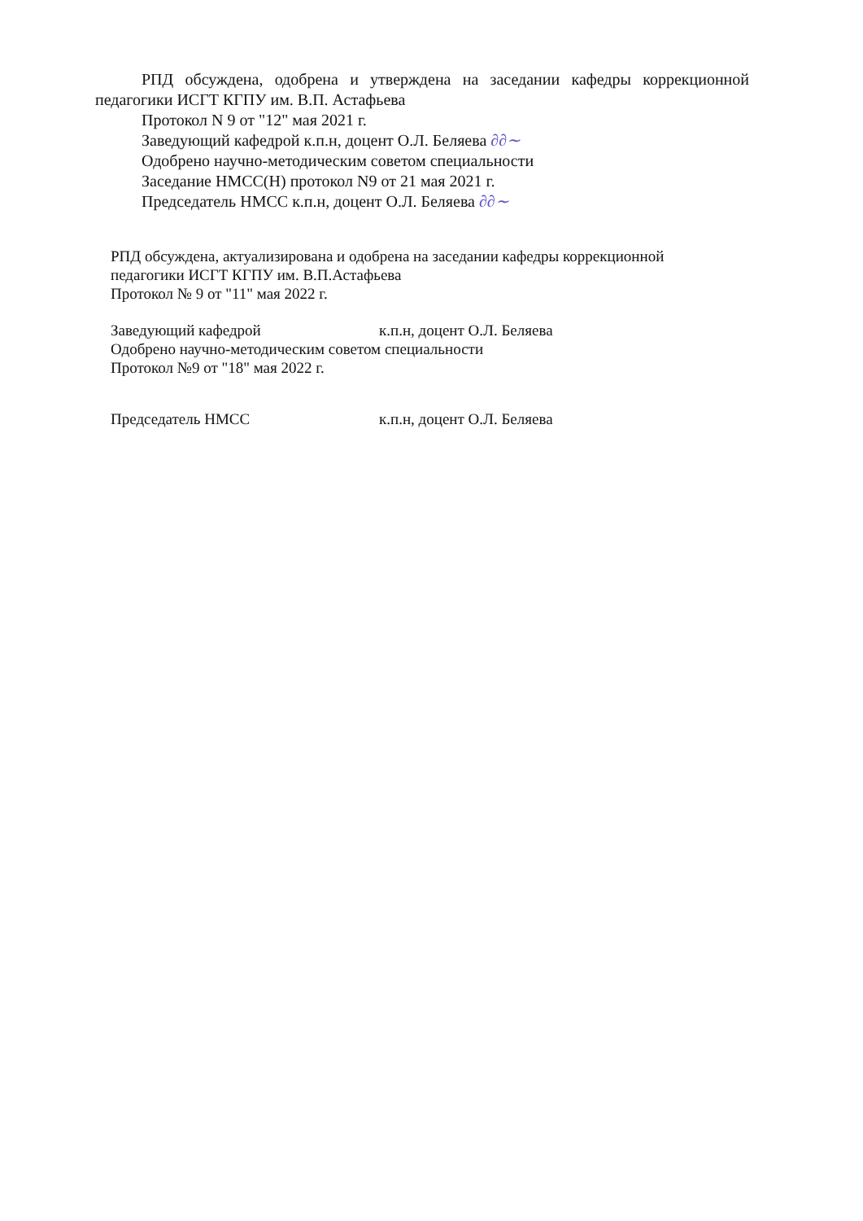РПД обсуждена, одобрена и утверждена на заседании кафедры коррекционной педагогики ИСГТ КГПУ им. В.П. Астафьева
Протокол N 9 от "12" мая 2021 г.
Заведующий кафедрой к.п.н, доцент О.Л. Беляева ∂∂∼
Одобрено научно-методическим советом специальности
Заседание НМСС(Н) протокол N9 от 21 мая 2021 г.
Председатель НМСС к.п.н, доцент О.Л. Беляева ∂∂∼
РПД обсуждена, актуализирована и одобрена на заседании кафедры коррекционной педагогики ИСГТ КГПУ им. В.П.Астафьева
Протокол № 9 от "11" мая 2022 г.
Заведующий кафедрой к.п.н, доцент О.Л. Беляева
Одобрено научно-методическим советом специальности
Протокол №9 от "18" мая 2022 г.
Председатель НМСС к.п.н, доцент О.Л. Беляева